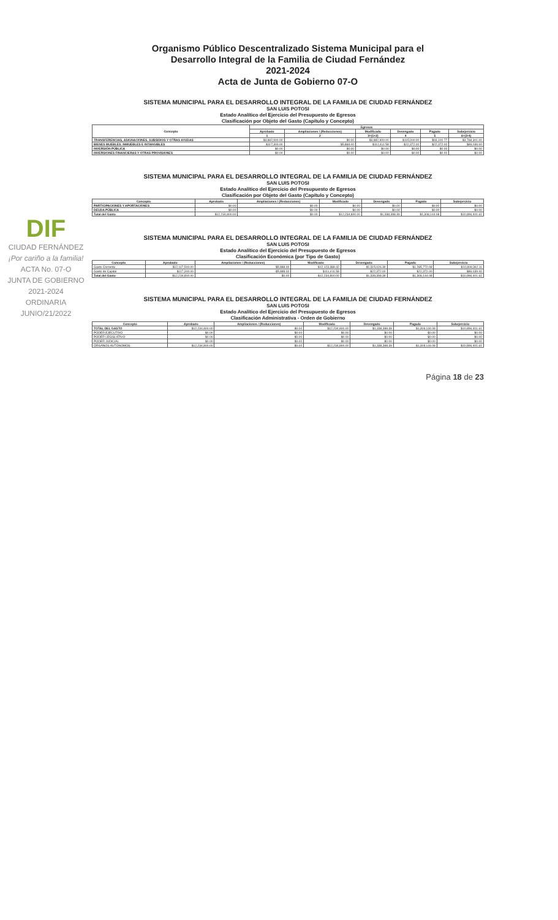DIF
CIUDAD FERNÁNDEZ
¡Por cariño a la familia!
ACTA No. 07-O
JUNTA DE GOBIERNO
2021-2024
ORDINARIA
JUNIO/21/2022
Organismo Público Descentralizado Sistema Municipal para el
Desarrollo Integral de la Familia de Ciudad Fernández
2021-2024
Acta de Junta de Gobierno 07-O
SISTEMA MUNICIPAL PARA EL DESARROLLO INTEGRAL DE LA FAMILIA DE CIUDAD FERNÁNDEZ
SAN LUIS POTOSI
Estado Analítico del Ejercicio del Presupuesto de Egresos
Clasificación por Objeto del Gasto (Capítulo y Concepto)
| Concepto | Egresos | | | | | |
| --- | --- | --- | --- | --- | --- | --- |
| | Aprobado | Ampliaciones / (Reducciones) | Modificado | Devengado | Pagado | Subejercicio |
| | 1 | 2 | 3=(1+2) | 4 | 5 | 6=(3-4) |
| TRANSFERENCIAS, ASIGNACIONES, SUBSIDIOS Y OTRAS AYUDAS | $3,882,900.00 | $0.00 | $3,882,900.00 | $115,000.00 | $93,100.77 | $3,768,301.00 |
| BIENES MUEBLES, INMUEBLES E INTANGIBLES | $117,300.00 | $5,888.00 | $111,411.58 | $22,372.00 | $22,372.00 | $89,039.00 |
| INVERSIÓN PÚBLICA | $0.00 | $0.00 | $0.00 | $0.00 | $0.00 | $0.00 |
| INVERSIONES FINANCIERAS Y OTRAS PROVISIONES | $0.00 | $0.00 | $0.00 | $0.00 | $0.00 | $0.00 |
SISTEMA MUNICIPAL PARA EL DESARROLLO INTEGRAL DE LA FAMILIA DE CIUDAD FERNÁNDEZ
SAN LUIS POTOSI
Estado Analítico del Ejercicio del Presupuesto de Egresos
Clasificación por Objeto del Gasto (Capítulo y Concepto)
| Concepto | Aprobado | Ampliaciones / (Reducciones) | Modificado | Devengado | Pagado | Subejercicio |
| --- | --- | --- | --- | --- | --- | --- |
| PARTICIPACIONES Y APORTACIONES | $0.00 | $0.00 | $0.00 | $0.00 | $0.00 | $0.00 |
| DEUDA PÚBLICA | $0.00 | $0.00 | $0.00 | $0.00 | $0.00 | $0.00 |
| Total del Gasto | $12,234,800.00 | $0.00 | $12,234,800.00 | $1,338,398.39 | $1,308,144.08 | $10,896,401.61 |
SISTEMA MUNICIPAL PARA EL DESARROLLO INTEGRAL DE LA FAMILIA DE CIUDAD FERNÁNDEZ
SAN LUIS POTOSI
Estado Analítico del Ejercicio del Presupuesto de Egresos
Clasificación Económica (por Tipo de Gasto)
| Concepto | Aprobado | Ampliaciones / (Reducciones) | Modificado | Devengado | Pagado | Subejercicio |
| --- | --- | --- | --- | --- | --- | --- |
| Gasto Corriente | $12,117,500.00 | $5,888.00 | $12,123,388.42 | $1,315,026.39 | $1,285,772.08 | $10,808,362.11 |
| Gasto de Capital | $117,300.00 | -$5,888.00 | $111,411.58 | $22,372.00 | $22,372.00 | $89,039.00 |
| Total del Gasto | $12,234,800.00 | $0.00 | $12,234,800.00 | $1,338,398.39 | $1,308,144.08 | $10,896,401.61 |
SISTEMA MUNICIPAL PARA EL DESARROLLO INTEGRAL DE LA FAMILIA DE CIUDAD FERNÁNDEZ
SAN LUIS POTOSI
Estado Analítico del Ejercicio del Presupuesto de Egresos
Clasificación Administrativa - Orden de Gobierno
| Concepto | Aprobado | Ampliaciones / (Reducciones) | Modificado | Devengado | Pagado | Subejercicio |
| --- | --- | --- | --- | --- | --- | --- |
| TOTAL DEL GASTO | $12,234,800.00 | $0.00 | $12,234,800.00 | $1,338,398.39 | $1,308,144.08 | $10,896,401.61 |
| PODER EJECUTIVO | $0.00 | $0.00 | $0.00 | $0.00 | $0.00 | $0.00 |
| PODER LEGISLATIVO | $0.00 | $0.00 | $0.00 | $0.00 | $0.00 | $0.00 |
| PODER JUDICIAL | $0.00 | $0.00 | $0.00 | $0.00 | $0.00 | $0.00 |
| ÓRGANOS AUTÓNOMOS | $12,234,800.00 | $0.00 | $12,234,800.00 | $1,338,398.39 | $1,308,144.08 | $10,896,401.61 |
Página 18 de 23